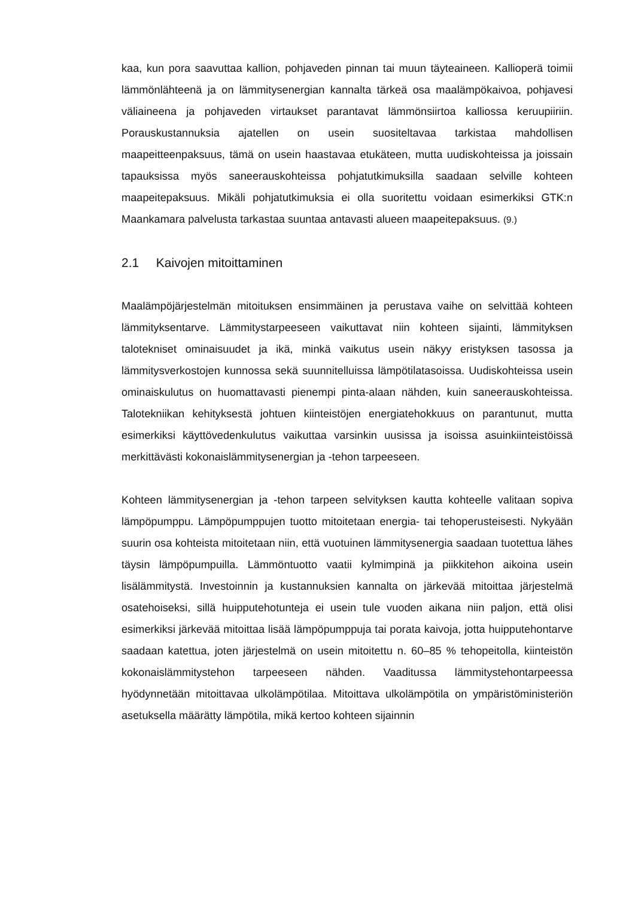kaa, kun pora saavuttaa kallion, pohjaveden pinnan tai muun täyteaineen. Kallioperä toimii lämmönlähteenä ja on lämmitysenergian kannalta tärkeä osa maalämpökaivoa, pohjavesi väliaineena ja pohjaveden virtaukset parantavat lämmönsiirtoa kalliossa keruupiiriin. Porauskustannuksia ajatellen on usein suositeltavaa tarkistaa mahdollisen maapeitteenpaksuus, tämä on usein haastavaa etukäteen, mutta uudiskohteissa ja joissain tapauksissa myös saneerauskohteissa pohjatutkimuksilla saadaan selville kohteen maapeitepaksuus. Mikäli pohjatutkimuksia ei olla suoritettu voidaan esimerkiksi GTK:n Maankamara palvelusta tarkastaa suuntaa antavasti alueen maapeitepaksuus. (9.)
2.1 Kaivojen mitoittaminen
Maalämpöjärjestelmän mitoituksen ensimmäinen ja perustava vaihe on selvittää kohteen lämmityksentarve. Lämmitystarpeeseen vaikuttavat niin kohteen sijainti, lämmityksen talotekniset ominaisuudet ja ikä, minkä vaikutus usein näkyy eristyksen tasossa ja lämmitysverkostojen kunnossa sekä suunnitelluissa lämpötilatasoissa. Uudiskohteissa usein ominaiskulutus on huomattavasti pienempi pinta-alaan nähden, kuin saneerauskohteissa. Talotekniikan kehityksestä johtuen kiinteistöjen energiatehokkuus on parantunut, mutta esimerkiksi käyttövedenkulutus vaikuttaa varsinkin uusissa ja isoissa asuinkiinteistöissä merkittävästi kokonaislämmitysenergian ja -tehon tarpeeseen.
Kohteen lämmitysenergian ja -tehon tarpeen selvityksen kautta kohteelle valitaan sopiva lämpöpumppu. Lämpöpumppujen tuotto mitoitetaan energia- tai tehoperusteisesti. Nykyään suurin osa kohteista mitoitetaan niin, että vuotuinen lämmitysenergia saadaan tuotettua lähes täysin lämpöpumpuilla. Lämmöntuotto vaatii kylmimpinä ja piikkitehon aikoina usein lisälämmitystä. Investoinnin ja kustannuksien kannalta on järkevää mitoittaa järjestelmä osatehoiseksi, sillä huipputehotunteja ei usein tule vuoden aikana niin paljon, että olisi esimerkiksi järkevää mitoittaa lisää lämpöpumppuja tai porata kaivoja, jotta huipputehontarve saadaan katettua, joten järjestelmä on usein mitoitettu n. 60–85 % tehopeitolla, kiinteistön kokonaislämmitystehon tarpeeseen nähden. Vaaditussa lämmitystehontarpeessa hyödynnetään mitoittavaa ulkolämpötilaa. Mitoittava ulkolämpötila on ympäristöministeriön asetuksella määrätty lämpötila, mikä kertoo kohteen sijainnin